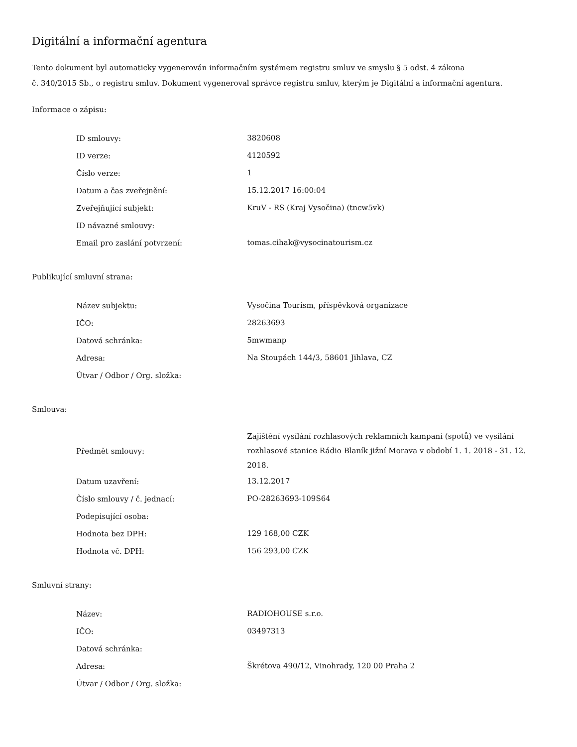Digitální a informační agentura
Tento dokument byl automaticky vygenerován informačním systémem registru smluv ve smyslu § 5 odst. 4 zákona
č. 340/2015 Sb., o registru smluv. Dokument vygeneroval správce registru smluv, kterým je Digitální a informační agentura.
Informace o zápisu:
| ID smlouvy: | 3820608 |
| ID verze: | 4120592 |
| Číslo verze: | 1 |
| Datum a čas zveřejnění: | 15.12.2017 16:00:04 |
| Zveřejňující subjekt: | KruV - RS (Kraj Vysočina) (tncw5vk) |
| ID návazné smlouvy: | |
| Email pro zaslání potvrzení: | tomas.cihak@vysocinatourism.cz |
Publikující smluvní strana:
| Název subjektu: | Vysočina Tourism, příspěvková organizace |
| IČO: | 28263693 |
| Datová schránka: | 5mwmanp |
| Adresa: | Na Stoupách 144/3, 58601 Jihlava, CZ |
| Útvar / Odbor / Org. složka: | |
Smlouva:
| Předmět smlouvy: | Zajištění vysílání rozhlasových reklamních kampaní (spotů) ve vysílání rozhlasové stanice Rádio Blaník jižní Morava v období 1. 1. 2018 - 31. 12. 2018. |
| Datum uzavření: | 13.12.2017 |
| Číslo smlouvy / č. jednací: | PO-28263693-109S64 |
| Podepisující osoba: | |
| Hodnota bez DPH: | 129 168,00 CZK |
| Hodnota vč. DPH: | 156 293,00 CZK |
Smluvní strany:
| Název: | RADIOHOUSE s.r.o. |
| IČO: | 03497313 |
| Datová schránka: | |
| Adresa: | Škrétova 490/12, Vinohrady, 120 00 Praha 2 |
| Útvar / Odbor / Org. složka: | |